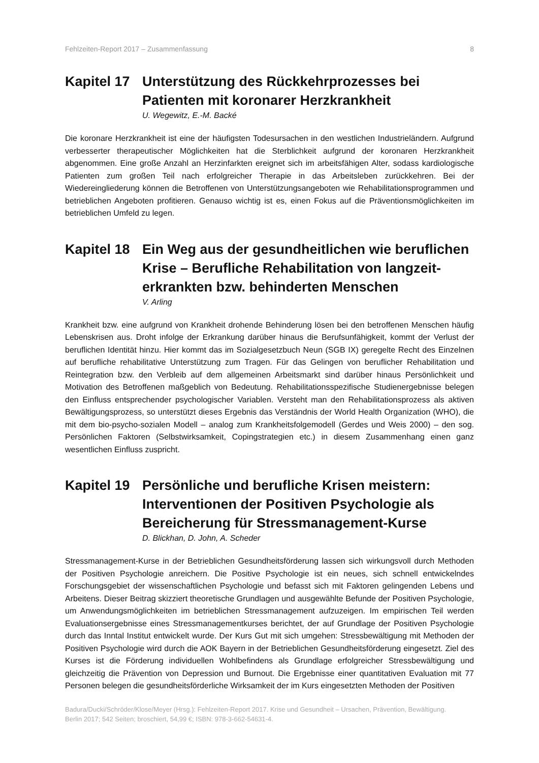Fehlzeiten-Report 2017 – Zusammenfassung 8
Kapitel 17
Unterstützung des Rückkehrprozesses bei Patienten mit koronarer Herzkrankheit
U. Wegewitz, E.-M. Backé
Die koronare Herzkrankheit ist eine der häufigsten Todesursachen in den westlichen Industrieländern. Aufgrund verbesserter therapeutischer Möglichkeiten hat die Sterblichkeit aufgrund der koronaren Herzkrankheit abgenommen. Eine große Anzahl an Herzinfarkten ereignet sich im arbeitsfähigen Alter, sodass kardiologische Patienten zum großen Teil nach erfolgreicher Therapie in das Arbeitsleben zurückkehren. Bei der Wiedereingliederung können die Betroffenen von Unterstützungsangeboten wie Rehabilitationsprogrammen und betrieblichen Angeboten profitieren. Genauso wichtig ist es, einen Fokus auf die Präventionsmöglichkeiten im betrieblichen Umfeld zu legen.
Kapitel 18
Ein Weg aus der gesundheitlichen wie beruflichen Krise – Berufliche Rehabilitation von langzeit-erkrankten bzw. behinderten Menschen
V. Arling
Krankheit bzw. eine aufgrund von Krankheit drohende Behinderung lösen bei den betroffenen Menschen häufig Lebenskrisen aus. Droht infolge der Erkrankung darüber hinaus die Berufsunfähigkeit, kommt der Verlust der beruflichen Identität hinzu. Hier kommt das im Sozialgesetzbuch Neun (SGB IX) geregelte Recht des Einzelnen auf berufliche rehabilitative Unterstützung zum Tragen. Für das Gelingen von beruflicher Rehabilitation und Reintegration bzw. den Verbleib auf dem allgemeinen Arbeitsmarkt sind darüber hinaus Persönlichkeit und Motivation des Betroffenen maßgeblich von Bedeutung. Rehabilitationsspezifische Studienergebnisse belegen den Einfluss entsprechender psychologischer Variablen. Versteht man den Rehabilitationsprozess als aktiven Bewältigungsprozess, so unterstützt dieses Ergebnis das Verständnis der World Health Organization (WHO), die mit dem bio-psycho-sozialen Modell – analog zum Krankheitsfolgemodell (Gerdes und Weis 2000) – den sog. Persönlichen Faktoren (Selbstwirksamkeit, Copingstrategien etc.) in diesem Zusammenhang einen ganz wesentlichen Einfluss zuspricht.
Kapitel 19
Persönliche und berufliche Krisen meistern: Interventionen der Positiven Psychologie als Bereicherung für Stressmanagement-Kurse
D. Blickhan, D. John, A. Scheder
Stressmanagement-Kurse in der Betrieblichen Gesundheitsförderung lassen sich wirkungsvoll durch Methoden der Positiven Psychologie anreichern. Die Positive Psychologie ist ein neues, sich schnell entwickelndes Forschungsgebiet der wissenschaftlichen Psychologie und befasst sich mit Faktoren gelingenden Lebens und Arbeitens. Dieser Beitrag skizziert theoretische Grundlagen und ausgewählte Befunde der Positiven Psychologie, um Anwendungsmöglichkeiten im betrieblichen Stressmanagement aufzuzeigen. Im empirischen Teil werden Evaluationsergebnisse eines Stressmanagementkurses berichtet, der auf Grundlage der Positiven Psychologie durch das Inntal Institut entwickelt wurde. Der Kurs Gut mit sich umgehen: Stressbewältigung mit Methoden der Positiven Psychologie wird durch die AOK Bayern in der Betrieblichen Gesundheitsförderung eingesetzt. Ziel des Kurses ist die Förderung individuellen Wohlbefindens als Grundlage erfolgreicher Stressbewältigung und gleichzeitig die Prävention von Depression und Burnout. Die Ergebnisse einer quantitativen Evaluation mit 77 Personen belegen die gesundheitsförderliche Wirksamkeit der im Kurs eingesetzten Methoden der Positiven
Badura/Ducki/Schröder/Klose/Meyer (Hrsg.): Fehlzeiten-Report 2017. Krise und Gesundheit – Ursachen, Prävention, Bewältigung.
Berlin 2017; 542 Seiten; broschiert, 54,99 €; ISBN: 978-3-662-54631-4.